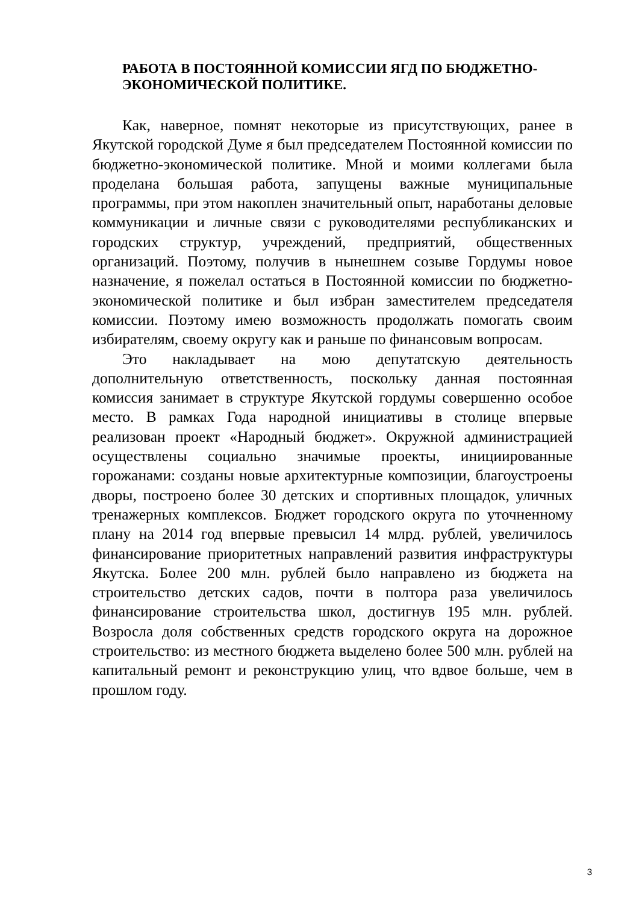РАБОТА В ПОСТОЯННОЙ КОМИССИИ ЯГД ПО БЮДЖЕТНО-ЭКОНОМИЧЕСКОЙ ПОЛИТИКЕ.
Как, наверное, помнят некоторые из присутствующих, ранее в Якутской городской Думе я был председателем Постоянной комиссии по бюджетно-экономической политике. Мной и моими коллегами была проделана большая работа, запущены важные муниципальные программы, при этом накоплен значительный опыт, наработаны деловые коммуникации и личные связи с руководителями республиканских и городских структур, учреждений, предприятий, общественных организаций. Поэтому, получив в нынешнем созыве Гордумы новое назначение, я пожелал остаться в Постоянной комиссии по бюджетно-экономической политике и был избран заместителем председателя комиссии. Поэтому имею возможность продолжать помогать своим избирателям, своему округу как и раньше по финансовым вопросам.
Это накладывает на мою депутатскую деятельность дополнительную ответственность, поскольку данная постоянная комиссия занимает в структуре Якутской гордумы совершенно особое место. В рамках Года народной инициативы в столице впервые реализован проект «Народный бюджет». Окружной администрацией осуществлены социально значимые проекты, инициированные горожанами: созданы новые архитектурные композиции, благоустроены дворы, построено более 30 детских и спортивных площадок, уличных тренажерных комплексов. Бюджет городского округа по уточненному плану на 2014 год впервые превысил 14 млрд. рублей, увеличилось финансирование приоритетных направлений развития инфраструктуры Якутска. Более 200 млн. рублей было направлено из бюджета на строительство детских садов, почти в полтора раза увеличилось финансирование строительства школ, достигнув 195 млн. рублей. Возросла доля собственных средств городского округа на дорожное строительство: из местного бюджета выделено более 500 млн. рублей на капитальный ремонт и реконструкцию улиц, что вдвое больше, чем в прошлом году.
3